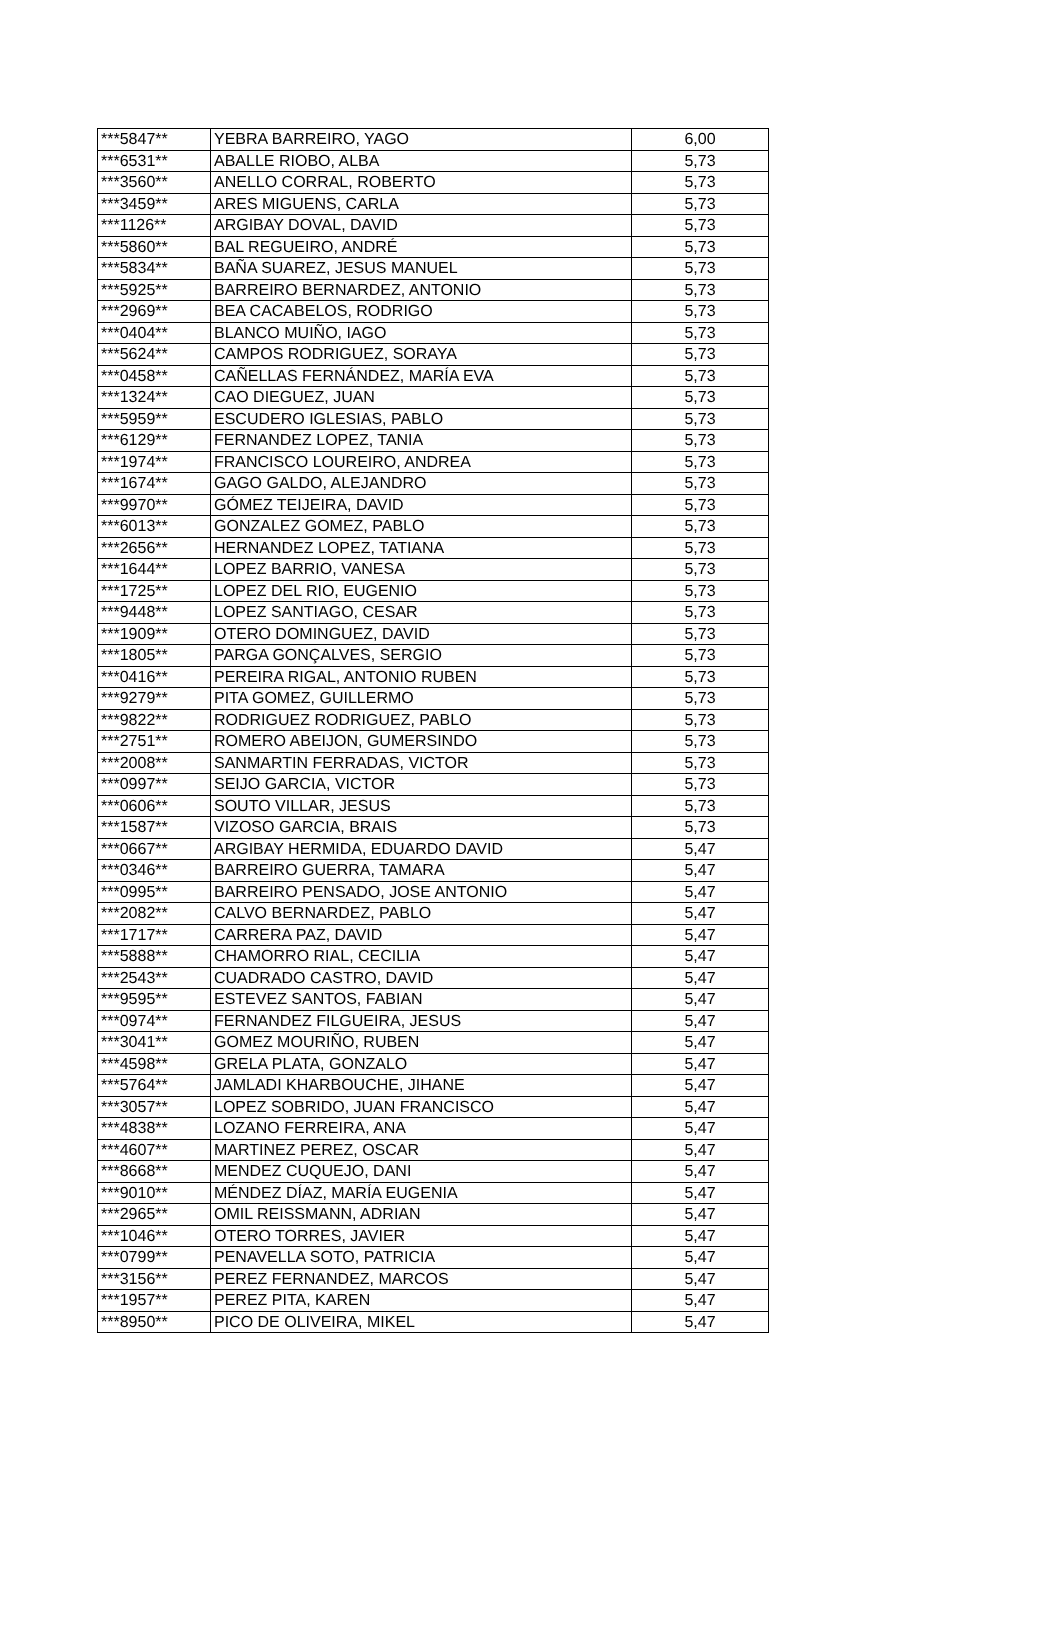| ***5847** | YEBRA BARREIRO, YAGO | 6,00 |
| ***6531** | ABALLE RIOBO, ALBA | 5,73 |
| ***3560** | ANELLO CORRAL, ROBERTO | 5,73 |
| ***3459** | ARES MIGUENS, CARLA | 5,73 |
| ***1126** | ARGIBAY DOVAL, DAVID | 5,73 |
| ***5860** | BAL REGUEIRO, ANDRÉ | 5,73 |
| ***5834** | BAÑA SUAREZ, JESUS MANUEL | 5,73 |
| ***5925** | BARREIRO BERNARDEZ, ANTONIO | 5,73 |
| ***2969** | BEA CACABELOS, RODRIGO | 5,73 |
| ***0404** | BLANCO MUIÑO, IAGO | 5,73 |
| ***5624** | CAMPOS RODRIGUEZ, SORAYA | 5,73 |
| ***0458** | CAÑELLAS FERNÁNDEZ, MARÍA EVA | 5,73 |
| ***1324** | CAO DIEGUEZ, JUAN | 5,73 |
| ***5959** | ESCUDERO IGLESIAS, PABLO | 5,73 |
| ***6129** | FERNANDEZ LOPEZ, TANIA | 5,73 |
| ***1974** | FRANCISCO LOUREIRO, ANDREA | 5,73 |
| ***1674** | GAGO GALDO, ALEJANDRO | 5,73 |
| ***9970** | GÓMEZ TEIJEIRA, DAVID | 5,73 |
| ***6013** | GONZALEZ GOMEZ, PABLO | 5,73 |
| ***2656** | HERNANDEZ LOPEZ, TATIANA | 5,73 |
| ***1644** | LOPEZ BARRIO, VANESA | 5,73 |
| ***1725** | LOPEZ DEL RIO, EUGENIO | 5,73 |
| ***9448** | LOPEZ SANTIAGO, CESAR | 5,73 |
| ***1909** | OTERO DOMINGUEZ, DAVID | 5,73 |
| ***1805** | PARGA GONÇALVES, SERGIO | 5,73 |
| ***0416** | PEREIRA RIGAL, ANTONIO RUBEN | 5,73 |
| ***9279** | PITA GOMEZ, GUILLERMO | 5,73 |
| ***9822** | RODRIGUEZ RODRIGUEZ, PABLO | 5,73 |
| ***2751** | ROMERO ABEIJON, GUMERSINDO | 5,73 |
| ***2008** | SANMARTIN FERRADAS, VICTOR | 5,73 |
| ***0997** | SEIJO GARCIA, VICTOR | 5,73 |
| ***0606** | SOUTO VILLAR, JESUS | 5,73 |
| ***1587** | VIZOSO GARCIA, BRAIS | 5,73 |
| ***0667** | ARGIBAY HERMIDA, EDUARDO DAVID | 5,47 |
| ***0346** | BARREIRO GUERRA, TAMARA | 5,47 |
| ***0995** | BARREIRO PENSADO, JOSE ANTONIO | 5,47 |
| ***2082** | CALVO BERNARDEZ, PABLO | 5,47 |
| ***1717** | CARRERA PAZ, DAVID | 5,47 |
| ***5888** | CHAMORRO RIAL, CECILIA | 5,47 |
| ***2543** | CUADRADO CASTRO, DAVID | 5,47 |
| ***9595** | ESTEVEZ SANTOS, FABIAN | 5,47 |
| ***0974** | FERNANDEZ FILGUEIRA, JESUS | 5,47 |
| ***3041** | GOMEZ MOURIÑO, RUBEN | 5,47 |
| ***4598** | GRELA PLATA, GONZALO | 5,47 |
| ***5764** | JAMLADI KHARBOUCHE, JIHANE | 5,47 |
| ***3057** | LOPEZ SOBRIDO, JUAN FRANCISCO | 5,47 |
| ***4838** | LOZANO FERREIRA, ANA | 5,47 |
| ***4607** | MARTINEZ PEREZ, OSCAR | 5,47 |
| ***8668** | MENDEZ CUQUEJO, DANI | 5,47 |
| ***9010** | MÉNDEZ DÍAZ, MARÍA EUGENIA | 5,47 |
| ***2965** | OMIL REISSMANN, ADRIAN | 5,47 |
| ***1046** | OTERO TORRES, JAVIER | 5,47 |
| ***0799** | PENAVELLA SOTO, PATRICIA | 5,47 |
| ***3156** | PEREZ FERNANDEZ, MARCOS | 5,47 |
| ***1957** | PEREZ PITA, KAREN | 5,47 |
| ***8950** | PICO DE OLIVEIRA, MIKEL | 5,47 |